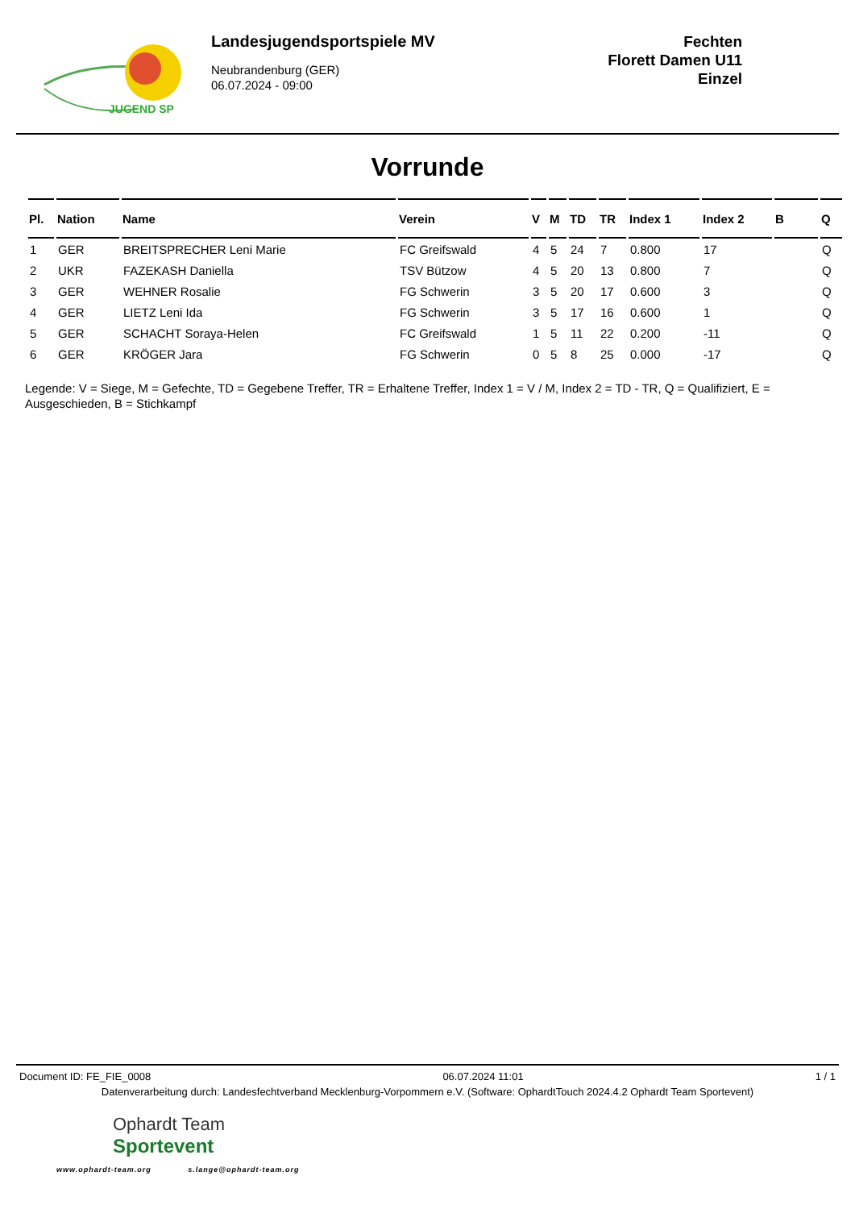JUGEND SP
Landesjugendsportspiele MV
Neubrandenburg (GER)
06.07.2024 - 09:00
Fechten
Florett Damen U11
Einzel
Vorrunde
| Pl. | Nation | Name | Verein | V | M | TD | TR | Index 1 | Index 2 | B | Q |
| --- | --- | --- | --- | --- | --- | --- | --- | --- | --- | --- | --- |
| 1 | GER | BREITSPRECHER Leni Marie | FC Greifswald | 4 | 5 | 24 | 7 | 0.800 | 17 | | Q |
| 2 | UKR | FAZEKASH Daniella | TSV Bützow | 4 | 5 | 20 | 13 | 0.800 | 7 | | Q |
| 3 | GER | WEHNER Rosalie | FG Schwerin | 3 | 5 | 20 | 17 | 0.600 | 3 | | Q |
| 4 | GER | LIETZ Leni Ida | FG Schwerin | 3 | 5 | 17 | 16 | 0.600 | 1 | | Q |
| 5 | GER | SCHACHT Soraya-Helen | FC Greifswald | 1 | 5 | 11 | 22 | 0.200 | -11 | | Q |
| 6 | GER | KRÖGER Jara | FG Schwerin | 0 | 5 | 8 | 25 | 0.000 | -17 | | Q |
Legende: V = Siege, M = Gefechte, TD = Gegebene Treffer, TR = Erhaltene Treffer, Index 1 = V / M, Index 2 = TD - TR, Q = Qualifiziert, E = Ausgeschieden, B = Stichkampf
Document ID: FE_FIE_0008 06.07.2024 11:01 1 / 1
Datenverarbeitung durch: Landesfechtverband Mecklenburg-Vorpommern e.V. (Software: OphardtTouch 2024.4.2 Ophardt Team Sportevent)
Ophardt Team
Sportevent
www.ophardt-team.org s.lange@ophardt-team.org